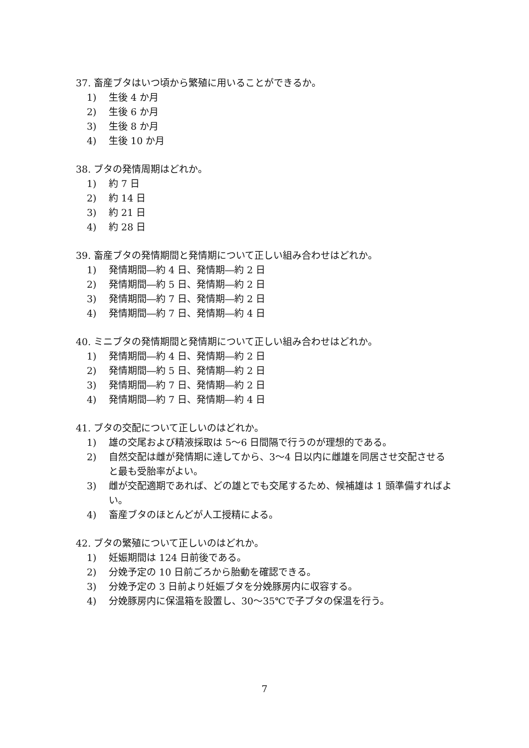37. 畜産ブタはいつ頃から繁殖に用いることができるか。
1) 生後 4 か月
2) 生後 6 か月
3) 生後 8 か月
4) 生後 10 か月
38. ブタの発情周期はどれか。
1) 約 7 日
2) 約 14 日
3) 約 21 日
4) 約 28 日
39. 畜産ブタの発情期間と発情期について正しい組み合わせはどれか。
1) 発情期間―約 4 日、発情期―約 2 日
2) 発情期間―約 5 日、発情期―約 2 日
3) 発情期間―約 7 日、発情期―約 2 日
4) 発情期間―約 7 日、発情期―約 4 日
40. ミニブタの発情期間と発情期について正しい組み合わせはどれか。
1) 発情期間―約 4 日、発情期―約 2 日
2) 発情期間―約 5 日、発情期―約 2 日
3) 発情期間―約 7 日、発情期―約 2 日
4) 発情期間―約 7 日、発情期―約 4 日
41. ブタの交配について正しいのはどれか。
1) 雄の交尾および精液採取は 5～6 日間隔で行うのが理想的である。
2) 自然交配は雌が発情期に達してから、3～4 日以内に雌雄を同居させ交配させると最も受胎率がよい。
3) 雌が交配適期であれば、どの雄とでも交尾するため、候補雄は 1 頭準備すればよい。
4) 畜産ブタのほとんどが人工授精による。
42. ブタの繁殖について正しいのはどれか。
1) 妊娠期間は 124 日前後である。
2) 分娩予定の 10 日前ごろから胎動を確認できる。
3) 分娩予定の 3 日前より妊娠ブタを分娩豚房内に収容する。
4) 分娩豚房内に保温箱を設置し、30～35℃で子ブタの保温を行う。
7